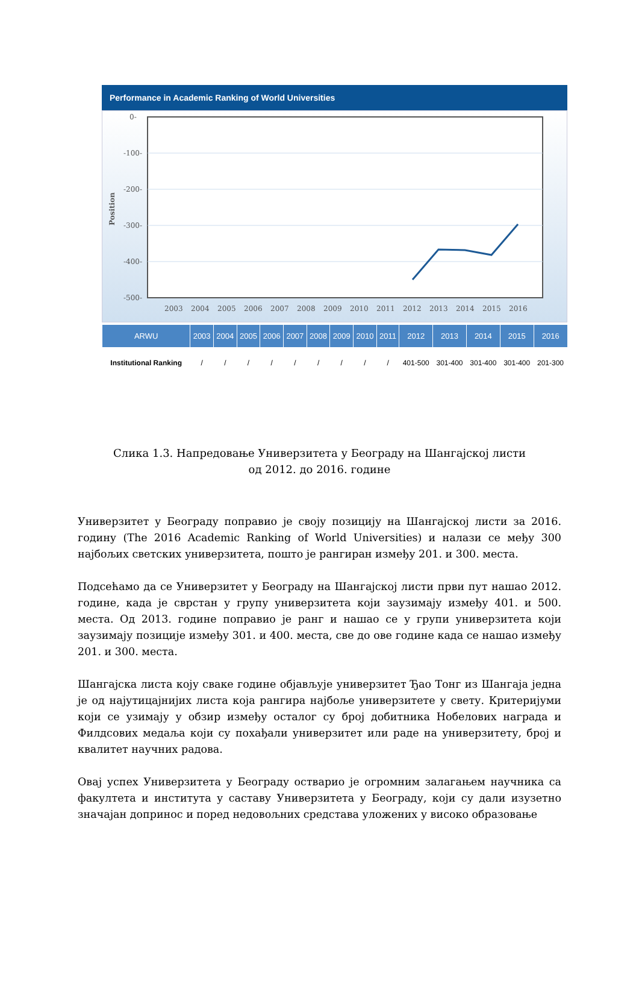Performance in Academic Ranking of World Universities
0-
-100-
-200-
-300-
-400-
-500-
Position
2003
2004
2005
2006
2007
2008
2009
2010
2011
2012
2013
2014
2015
2016
| ARWU | 2003 | 2004 | 2005 | 2006 | 2007 | 2008 | 2009 | 2010 | 2011 | 2012 | 2013 | 2014 | 2015 | 2016 |
| --- | --- | --- | --- | --- | --- | --- | --- | --- | --- | --- | --- | --- | --- | --- |
| Institutional Ranking | / | / | / | / | / | / | / | / | / | 401-500 | 301-400 | 301-400 | 301-400 | 201-300 |
Слика 1.3. Напредовање Универзитета у Београду на Шангајској листи
од 2012. до 2016. године
Универзитет у Београду поправио је своју позицију на Шангајској листи за 2016. годину (The 2016 Academic Ranking of World Universities) и налази се међу 300 најбољих светских универзитета, пошто је рангиран између 201. и 300. места.
Подсећамо да се Универзитет у Београду на Шангајској листи први пут нашао 2012. године, када је сврстан у групу универзитета који заузимају између 401. и 500. места. Од 2013. године поправио је ранг и нашао се у групи универзитета који заузимају позиције између 301. и 400. места, све до ове године када се нашао између 201. и 300. места.
Шангајска листа коју сваке године објављује универзитет Ђао Тонг из Шангаја једна је од најутицајнијих листа која рангира најбоље универзитете у свету. Критеријуми који се узимају у обзир између осталог су број добитника Нобелових награда и Филдсових медаља који су похађали универзитет или раде на универзитету, број и квалитет научних радова.
Овај успех Универзитета у Београду остварио је огромним залагањем научника са факултета и института у саставу Универзитета у Београду, који су дали изузетно значајан допринос и поред недовољних средстава уложених у високо образовање